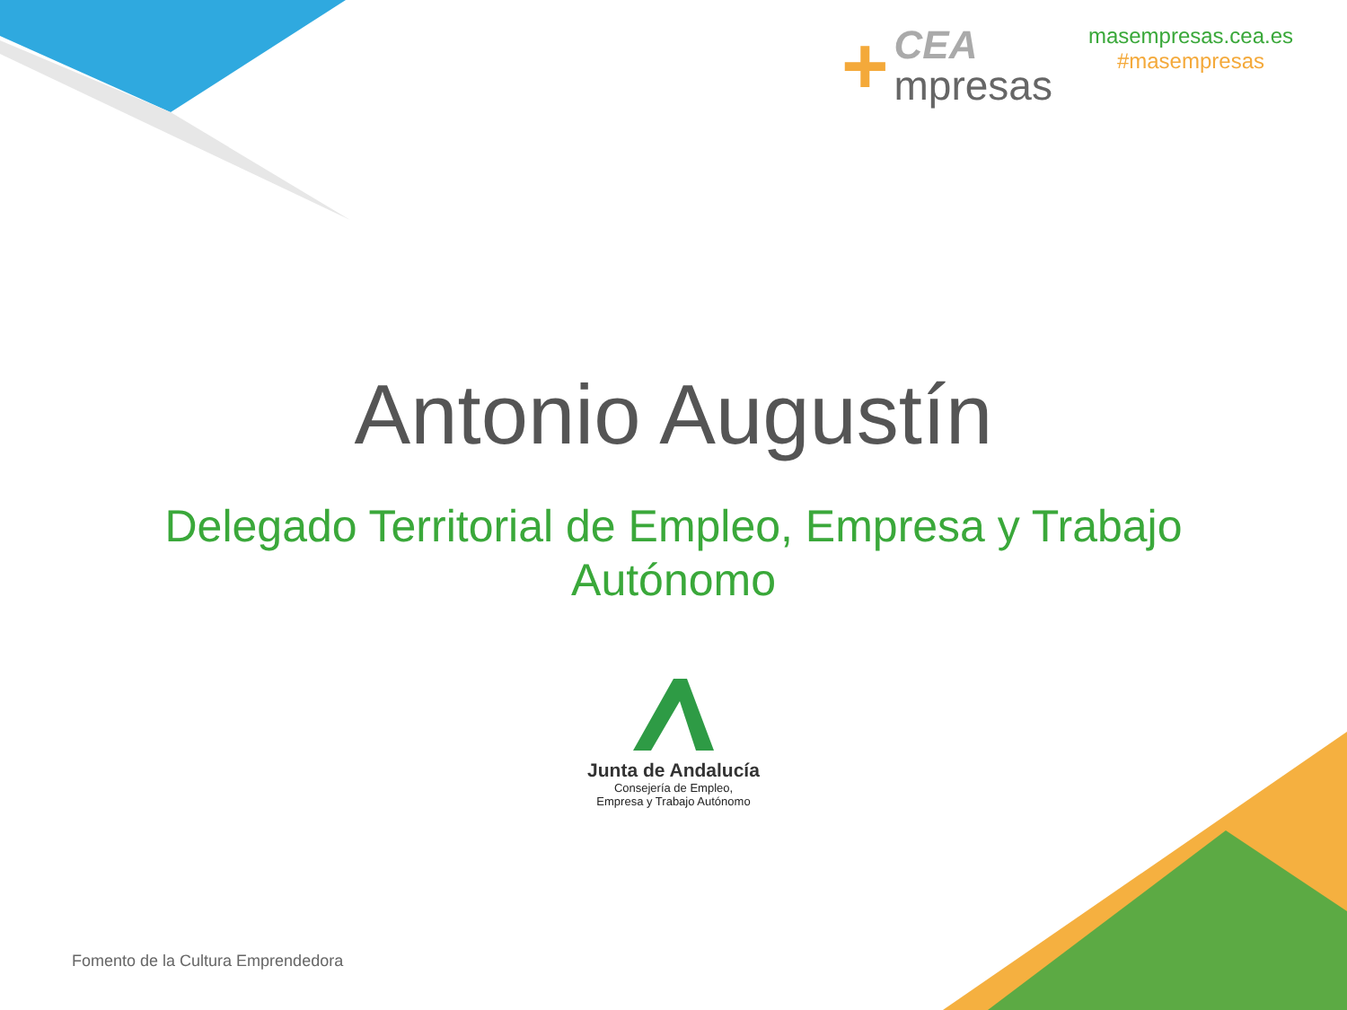+
CEA
mpresas
masempresas.cea.es
#masempresas
Antonio Augustín
Delegado Territorial de Empleo, Empresa y Trabajo Autónomo
Junta de Andalucía
Consejería de Empleo,
Empresa y Trabajo Autónomo
Fomento de la Cultura Emprendedora